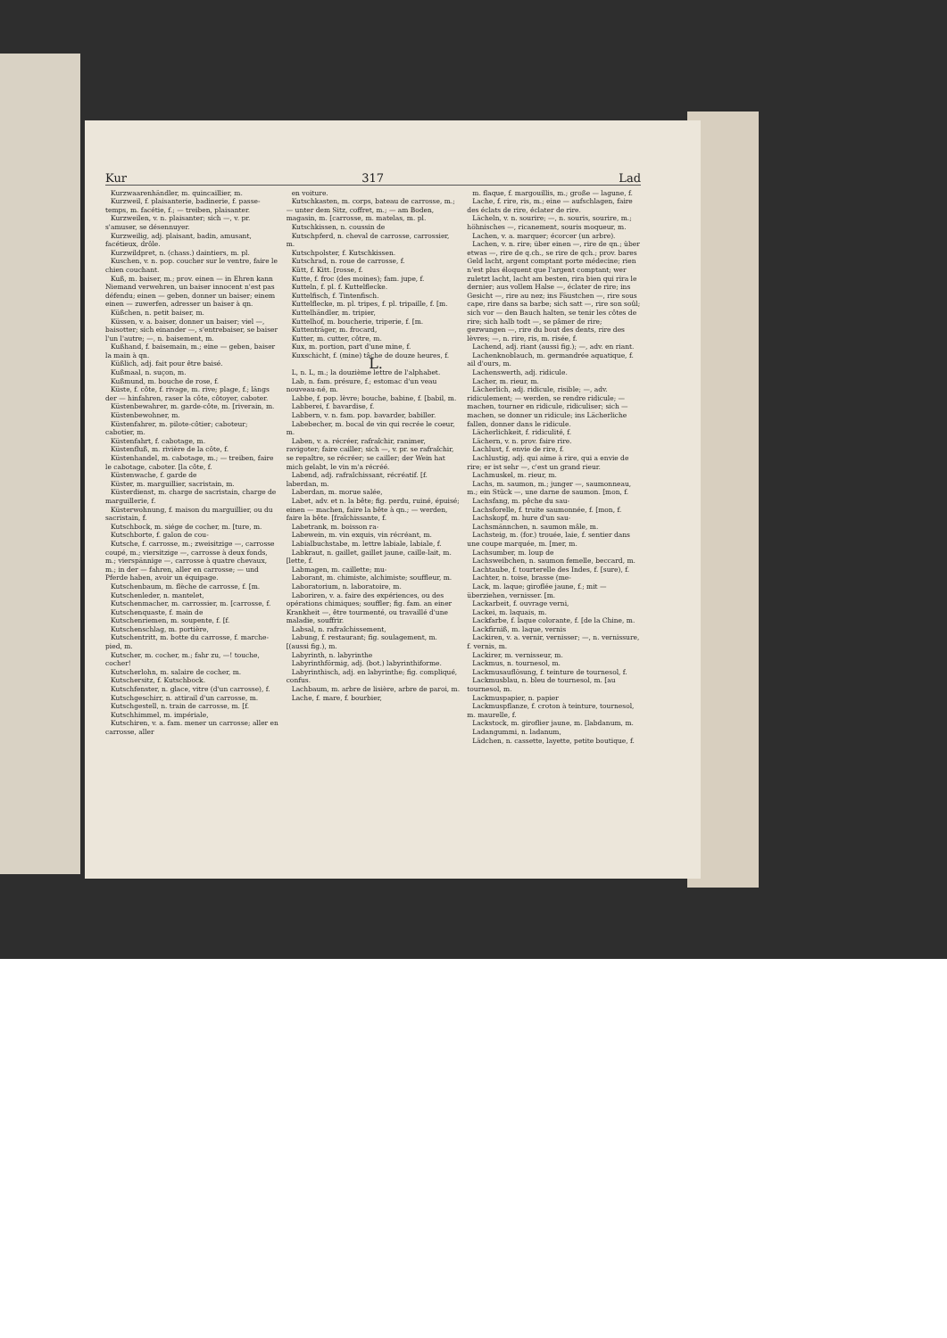Kur 317 Lad
Kurzwaarenhändler, m. quincaillier, m.
Kurzweil, f. plaisanterie, badinerie, f. passe-temps, m. facétie, f.; — treiben, plaisanter.
Kurzweilen, v. n. plaisanter; sich —, v. pr. s'amuser, se désennuyer.
Kurzweilig, adj. plaisant, badin, amusant, facétieux, drôle.
Kurzwildpret, n. (chass.) daintiers, m. pl.
Kuschen, v. n. pop. coucher sur le ventre, faire le chien couchant.
Kuß, m. baiser, m.; prov. einen — in Ehren kann Niemand verwehren, un baiser innocent n'est pas défendu; einen — geben, donner un baiser; einem einen — zuwerfen, adresser un baiser à qn.
Küßchen, n. petit baiser, m.
Küssen, v. a. baiser, donner un baiser; viel —, baisotter; sich einander —, s'entrebaiser, se baiser l'un l'autre; —, n. baisement, m.
Kußhand, f. baisemain, m.; eine — geben, baiser la main à qn.
Küßlich, adj. fait pour être baisé.
Kußmaal, n. suçon, m.
Kußmund, m. bouche de rose, f.
Küste, f. côte, f. rivage, m. rive; plage, f.; längs der — hinfahren, raser la côte, côtoyer, caboter.
Küstenbewahrer, m. garde-côte, m. [riverain, m.
Küstenbewohner, m.
Küstenfahrer, m. pilote-côtier; caboteur; cabotier, m.
Küstenfahrt, f. cabotage, m.
Küstenfluß, m. rivière de la côte, f.
Küstenhandel, m. cabotage, m.; — treiben, faire le cabotage, caboter. [la côte, f.
Küstenwache, f. garde de
Küster, m. marguillier, sacristain, m.
Küsterdienst, m. charge de sacristain, charge de marguillerie, f.
Küsterwohnung, f. maison du marguillier, ou du sacristain, f.
Kutschbock, m. siége de cocher, m. [ture, m.
Kutschborte, f. galon de cou-
Kutsche, f. carrosse, m.; zweisitzige —, carrosse coupé, m.; viersitzige —, carrosse à deux fonds, m.; vierspännige —, carrosse à quatre chevaux, m.; in der — fahren, aller en carrosse; — und Pferde haben, avoir un équipage.
Kutschenbaum, m. flèche de carrosse, f. [m.
Kutschenleder, n. mantelet,
Kutschenmacher, m. carrossier, m. [carrosse, f.
Kutschenquaste, f. main de
Kutschenriemen, m. soupente, f. [f.
Kutschenschlag, m. portière,
Kutschentritt, m. botte du carrosse, f. marche-pied, m.
Kutscher, m. cocher, m.; fahr zu, —! touche, cocher!
Kutscherlohn, m. salaire de cocher, m.
Kutschersitz, f. Kutschbock.
Kutschfenster, n. glace, vitre (d'un carrosse), f.
Kutschgeschirr, n. attirail d'un carrosse, m.
Kutschgestell, n. train de carrosse, m. [f.
Kutschhimmel, m. impériale,
Kutschiren, v. a. fam. mener un carrosse; aller en carrosse, aller
en voiture.
Kutschkasten, m. corps, bateau de carrosse, m.; — unter dem Sitz, coffret, m.; — am Boden, magasin, m. [carrosse, m. matelas, m. pl.
Kutschkissen, n. coussin de
Kutschpferd, n. cheval de carrosse, carrossier, m.
Kutschpolster, f. Kutschkissen.
Kutschrad, n. roue de carrosse, f.
Kütt, f. Kitt. [rosse, f.
Kutte, f. froc (des moines); fam. jupe, f.
Kutteln, f. pl. f. Kuttelflecke.
Kuttelfisch, f. Tintenfisch.
Kuttelflecke, m. pl. tripes, f. pl. tripaille, f. [m.
Kuttelhändler, m. tripier,
Kuttelhof, m. boucherie, triperie, f. [m.
Kuttenträger, m. frocard,
Kutter, m. cutter, côtre, m.
Kux, m. portion, part d'une mine, f.
Kuxschicht, f. (mine) tâche de douze heures, f.
L.
L, n. L, m.; la douzième lettre de l'alphabet.
Lab, n. fam. présure, f.; estomac d'un veau nouveau-né, m.
Labbe, f. pop. lèvre; bouche, babine, f. [babil, m.
Labberei, f. bavardise, f.
Labbern, v. n. fam. pop. bavarder, babiller.
Labebecher, m. bocal de vin qui recrée le coeur, m.
Laben, v. a. récréer, rafraîchir, ranimer, ravigoter; faire cailler; sich —, v. pr. se rafraîchir, se repaître, se récréer; se cailler; der Wein hat mich gelabt, le vin m'a récréé.
Labend, adj. rafraîchissant, récréatif. [f. laberdan, m.
Laberdan, m. morue salée,
Labet, adv. et n. la bête; fig. perdu, ruiné, épuisé; einen — machen, faire la bête à qn.; — werden, faire la bête. [fraîchissante, f.
Labetrank, m. boisson ra-
Labewein, m. vin exquis, vin récréant, m.
Labialbuchstabe, m. lettre labiale, labiale, f.
Labkraut, n. gaillet, gaillet jaune, caille-lait, m. [lette, f.
Labmagen, m. caillette; mu-
Laborant, m. chimiste, alchimiste; souffleur, m.
Laboratorium, n. laboratoire, m.
Laboriren, v. a. faire des expériences, ou des opérations chimiques; souffler; fig. fam. an einer Krankheit —, être tourmenté, ou travaillé d'une maladie, souffrir.
Labsal, n. rafraîchissement,
Labung, f. restaurant; fig. soulagement, m. [(aussi fig.), m.
Labyrinth, n. labyrinthe
Labyrinthförmig, adj. (bot.) labyrinthiforme.
Labyrinthisch, adj. en labyrinthe; fig. compliqué, confus.
Lachbaum, m. arbre de lisière, arbre de paroi, m.
Lache, f. mare, f. bourbier,
m. flaque, f. margouillis, m.; große — lagune, f.
Lache, f. rire, ris, m.; eine — aufschlagen, faire des éclats de rire, éclater de rire.
Lächeln, v. n. sourire; —, n. souris, sourire, m.; höhnisches —, ricanement, souris moqueur, m.
Lachen, v. a. marquer; écorcer (un arbre).
Lachen, v. n. rire; über einen —, rire de qn.; über etwas —, rire de q.ch., se rire de qch.; prov. bares Geld lacht, argent comptant porte médecine; rien n'est plus éloquent que l'argent comptant; wer zuletzt lacht, lacht am besten, rira bien qui rira le dernier; aus vollem Halse —, éclater de rire; ins Gesicht —, rire au nez; ins Fäustchen —, rire sous cape, rire dans sa barbe; sich satt —, rire son soûl; sich vor — den Bauch halten, se tenir les côtes de rire; sich halb todt —, se pâmer de rire; gezwungen —, rire du bout des dents, rire des lèvres; —, n. rire, ris, m. risée, f.
Lachend, adj. riant (aussi fig.); —, adv. en riant.
Lachenknoblauch, m. germandrée aquatique, f. ail d'ours, m.
Lachenswerth, adj. ridicule.
Lacher, m. rieur, m.
Lächerlich, adj. ridicule, risible; —, adv. ridiculement; — werden, se rendre ridicule; — machen, tourner en ridicule, ridiculiser; sich — machen, se donner un ridicule; ins Lächerliche fallen, donner dans le ridicule.
Lächerlichkeit, f. ridiculité, f.
Lächern, v. n. prov. faire rire.
Lachlust, f. envie de rire, f.
Lachlustig, adj. qui aime à rire, qui a envie de rire; er ist sehr —, c'est un grand rieur.
Lachmuskel, m. rieur, m.
Lachs, m. saumon, m.; junger —, saumonneau, m.; ein Stück —, une darne de saumon. [mon, f.
Lachsfang, m. pêche du sau-
Lachsforelle, f. truite saumonnée, f. [mon, f.
Lachskopf, m. hure d'un sau-
Lachsmännchen, n. saumon mâle, m.
Lachsteig, m. (for.) trouée, laie, f. sentier dans une coupe marquée, m. [mer, m.
Lachsumber, m. loup de
Lachsweibchen, n. saumon femelle, beccard, m.
Lachtaube, f. tourterelle des Indes, f. [sure), f.
Lachter, n. toise, brasse (me-
Lack, m. laque; giroflée jaune, f.; mit — überziehen, vernisser. [m.
Lackarbeit, f. ouvrage verni,
Lackei, m. laquais, m.
Lackfarbe, f. laque colorante, f. [de la Chine, m.
Lackfirniß, m. laque, vernis
Lackiren, v. a. vernir, vernisser; —, n. vernissure, f. vernis, m.
Lackirer, m. vernisseur, m.
Lackmus, n. tournesol, m.
Lackmusauflösung, f. teinture de tournesol, f.
Lackmusblau, n. bleu de tournesol, m. [au tournesol, m.
Lackmuspapier, n. papier
Lackmuspflanze, f. croton à teinture, tournesol, m. maurelle, f.
Lackstock, m. giroflier jaune, m. [labdanum, m.
Ladangummi, n. ladanum,
Lädchen, n. cassette, layette, petite boutique, f.